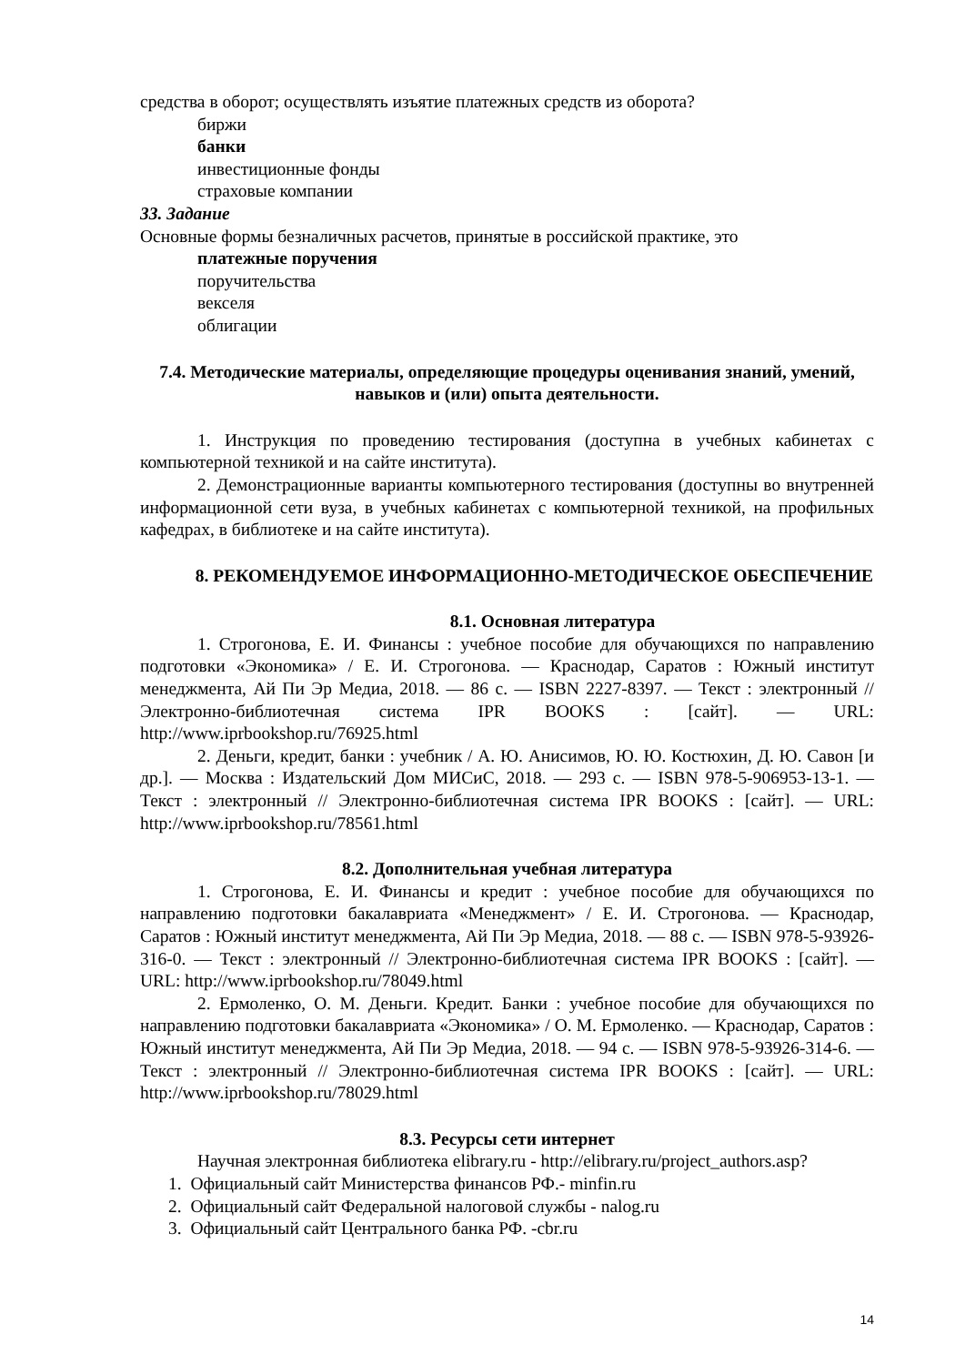средства в оборот; осуществлять изъятие платежных средств из оборота?
биржи
банки
инвестиционные фонды
страховые компании
33. Задание
Основные формы безналичных расчетов, принятые в российской практике, это
платежные поручения
поручительства
векселя
облигации
7.4. Методические материалы, определяющие процедуры оценивания знаний, умений, навыков и (или) опыта деятельности.
1. Инструкция по проведению тестирования (доступна в учебных кабинетах с компьютерной техникой и на сайте института).
2. Демонстрационные варианты компьютерного тестирования (доступны во внутренней информационной сети вуза, в учебных кабинетах с компьютерной техникой, на профильных кафедрах, в библиотеке и на сайте института).
8. РЕКОМЕНДУЕМОЕ ИНФОРМАЦИОННО-МЕТОДИЧЕСКОЕ ОБЕСПЕЧЕНИЕ
8.1. Основная литература
1. Строгонова, Е. И. Финансы : учебное пособие для обучающихся по направлению подготовки «Экономика» / Е. И. Строгонова. — Краснодар, Саратов : Южный институт менеджмента, Ай Пи Эр Медиа, 2018. — 86 с. — ISBN 2227-8397. — Текст : электронный // Электронно-библиотечная система IPR BOOKS : [сайт]. — URL: http://www.iprbookshop.ru/76925.html
2. Деньги, кредит, банки : учебник / А. Ю. Анисимов, Ю. Ю. Костюхин, Д. Ю. Савон [и др.]. — Москва : Издательский Дом МИСиС, 2018. — 293 с. — ISBN 978-5-906953-13-1. — Текст : электронный // Электронно-библиотечная система IPR BOOKS : [сайт]. — URL: http://www.iprbookshop.ru/78561.html
8.2. Дополнительная учебная литература
1. Строгонова, Е. И. Финансы и кредит : учебное пособие для обучающихся по направлению подготовки бакалавриата «Менеджмент» / Е. И. Строгонова. — Краснодар, Саратов : Южный институт менеджмента, Ай Пи Эр Медиа, 2018. — 88 с. — ISBN 978-5-93926-316-0. — Текст : электронный // Электронно-библиотечная система IPR BOOKS : [сайт]. — URL: http://www.iprbookshop.ru/78049.html
2. Ермоленко, О. М. Деньги. Кредит. Банки : учебное пособие для обучающихся по направлению подготовки бакалавриата «Экономика» / О. М. Ермоленко. — Краснодар, Саратов : Южный институт менеджмента, Ай Пи Эр Медиа, 2018. — 94 с. — ISBN 978-5-93926-314-6. — Текст : электронный // Электронно-библиотечная система IPR BOOKS : [сайт]. — URL: http://www.iprbookshop.ru/78029.html
8.3. Ресурсы сети интернет
Научная электронная библиотека elibrary.ru - http://elibrary.ru/project_authors.asp?
1. Официальный сайт Министерства финансов РФ.- minfin.ru
2. Официальный сайт Федеральной налоговой службы - nalog.ru
3. Официальный сайт Центрального банка РФ. -cbr.ru
14